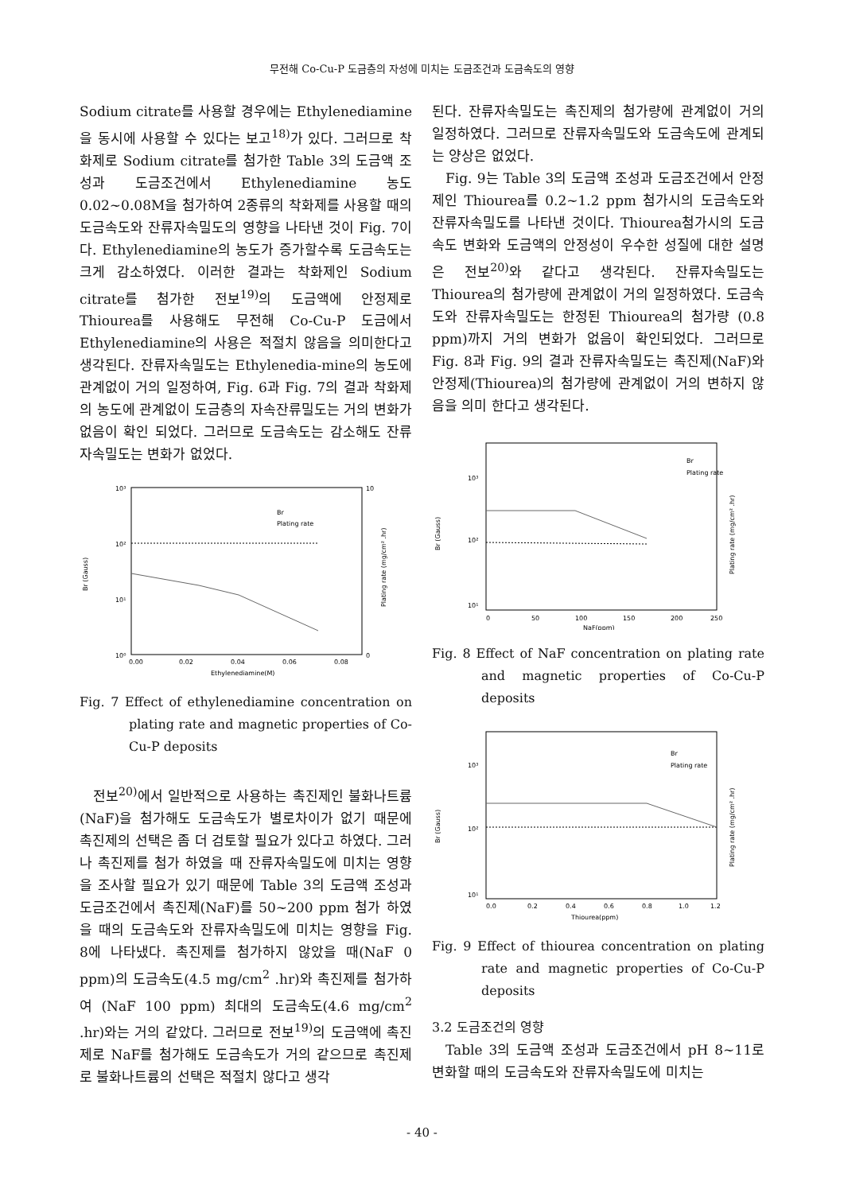무전해 Co-Cu-P 도금층의 자성에 미치는 도금조건과 도금속도의 영향
Sodium citrate를 사용할 경우에는 Ethylenediamine을 동시에 사용할 수 있다는 보고<sup>18)</sup>가 있다. 그러므로 착화제로 Sodium citrate를 첨가한 Table 3의 도금액 조성과 도금조건에서 Ethylenediamine 농도 0.02~0.08M을 첨가하여 2종류의 착화제를 사용할 때의 도금속도와 잔류자속밀도의 영향을 나타낸 것이 Fig. 7이다. Ethylenediamine의 농도가 증가할수록 도금속도는 크게 감소하였다. 이러한 결과는 착화제인 Sodium citrate를 첨가한 전보<sup>19)</sup>의 도금액에 안정제로 Thiourea를 사용해도 무전해 Co-Cu-P 도금에서 Ethylenediamine의 사용은 적절치 않음을 의미한다고 생각된다. 잔류자속밀도는 Ethylenedia-mine의 농도에 관계없이 거의 일정하여, Fig. 6과 Fig. 7의 결과 착화제의 농도에 관계없이 도금층의 자속잔류밀도는 거의 변화가 없음이 확인 되었다. 그러므로 도금속도는 감소해도 잔류자속밀도는 변화가 없었다.
10³
10²
10¹
10⁰
0.00
0.02
0.04
0.06
0.08
Ethylenediamine(M)
Br
Plating rate
Br (Gauss)
Plating rate (mg/cm² .hr)
10
0
Fig. 7 Effect of ethylenediamine concentration on plating rate and magnetic properties of Co-Cu-P deposits
전보<sup>20)</sup>에서 일반적으로 사용하는 촉진제인 불화나트륨(NaF)을 첨가해도 도금속도가 별로차이가 없기 때문에 촉진제의 선택은 좀 더 검토할 필요가 있다고 하였다. 그러나 촉진제를 첨가 하였을 때 잔류자속밀도에 미치는 영향을 조사할 필요가 있기 때문에 Table 3의 도금액 조성과 도금조건에서 촉진제(NaF)를 50~200 ppm 첨가 하였을 때의 도금속도와 잔류자속밀도에 미치는 영향을 Fig. 8에 나타냈다. 촉진제를 첨가하지 않았을 때(NaF 0 ppm)의 도금속도(4.5 mg/cm<sup>2</sup> .hr)와 촉진제를 첨가하여 (NaF 100 ppm) 최대의 도금속도(4.6 mg/cm<sup>2</sup> .hr)와는 거의 같았다. 그러므로 전보<sup>19)</sup>의 도금액에 촉진제로 NaF를 첨가해도 도금속도가 거의 같으므로 촉진제로 불화나트륨의 선택은 적절치 않다고 생각
된다. 잔류자속밀도는 촉진제의 첨가량에 관계없이 거의 일정하였다. 그러므로 잔류자속밀도와 도금속도에 관계되는 양상은 없었다.
Fig. 9는 Table 3의 도금액 조성과 도금조건에서 안정제인 Thiourea를 0.2~1.2 ppm 첨가시의 도금속도와 잔류자속밀도를 나타낸 것이다. Thiourea첨가시의 도금속도 변화와 도금액의 안정성이 우수한 성질에 대한 설명은 전보<sup>20)</sup>와 같다고 생각된다. 잔류자속밀도는 Thiourea의 첨가량에 관계없이 거의 일정하였다. 도금속도와 잔류자속밀도는 한정된 Thiourea의 첨가량 (0.8 ppm)까지 거의 변화가 없음이 확인되었다. 그러므로 Fig. 8과 Fig. 9의 결과 잔류자속밀도는 촉진제(NaF)와 안정제(Thiourea)의 첨가량에 관계없이 거의 변하지 않음을 의미 한다고 생각된다.
Br
Plating rate
10³
10²
10¹
0
50
100
150
200
250
NaF(ppm)
Br (Gauss)
Plating rate (mg/cm² .hr)
Fig. 8 Effect of NaF concentration on plating rate and magnetic properties of Co-Cu-P deposits
Br
Plating rate
10³
10²
10¹
0.0
0.2
0.4
0.6
0.8
1.0
1.2
Thiourea(ppm)
Br (Gauss)
Plating rate (mg/cm² .hr)
Fig. 9 Effect of thiourea concentration on plating rate and magnetic properties of Co-Cu-P deposits
3.2 도금조건의 영향
Table 3의 도금액 조성과 도금조건에서 pH 8~11로 변화할 때의 도금속도와 잔류자속밀도에 미치는
- 40 -